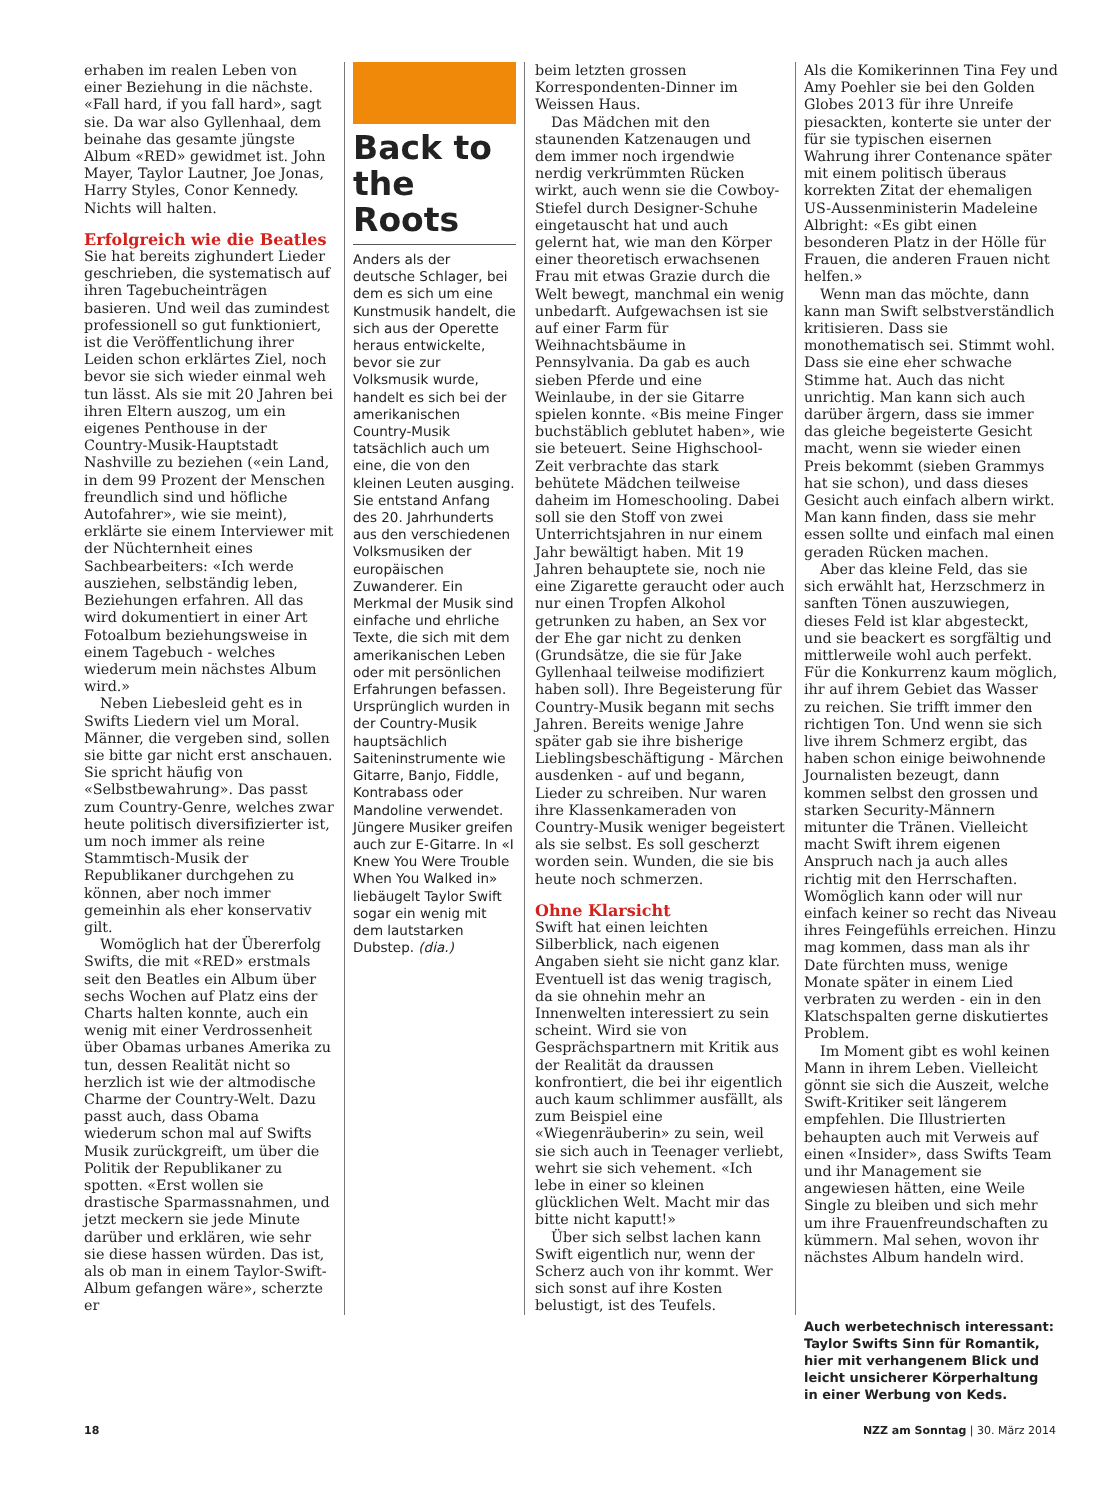erhaben im realen Leben von einer Beziehung in die nächste. «Fall hard, if you fall hard», sagt sie. Da war also Gyllenhaal, dem beinahe das gesamte jüngste Album «RED» gewidmet ist. John Mayer, Taylor Lautner, Joe Jonas, Harry Styles, Conor Kennedy. Nichts will halten.
Erfolgreich wie die Beatles
Sie hat bereits zighundert Lieder geschrieben, die systematisch auf ihren Tagebucheinträgen basieren. Und weil das zumindest professionell so gut funktioniert, ist die Veröffentlichung ihrer Leiden schon erklärtes Ziel, noch bevor sie sich wieder einmal weh tun lässt. Als sie mit 20 Jahren bei ihren Eltern auszog, um ein eigenes Penthouse in der Country-Musik-Hauptstadt Nashville zu beziehen («ein Land, in dem 99 Prozent der Menschen freundlich sind und höfliche Autofahrer», wie sie meint), erklärte sie einem Interviewer mit der Nüchternheit eines Sachbearbeiters: «Ich werde ausziehen, selbständig leben, Beziehungen erfahren. All das wird dokumentiert in einer Art Fotoalbum beziehungsweise in einem Tagebuch - welches wiederum mein nächstes Album wird.»
Neben Liebesleid geht es in Swifts Liedern viel um Moral. Männer, die vergeben sind, sollen sie bitte gar nicht erst anschauen. Sie spricht häufig von «Selbstbewahrung». Das passt zum Country-Genre, welches zwar heute politisch diversifizierter ist, um noch immer als reine Stammtisch-Musik der Republikaner durchgehen zu können, aber noch immer gemeinhin als eher konservativ gilt.
Womöglich hat der Übererfolg Swifts, die mit «RED» erstmals seit den Beatles ein Album über sechs Wochen auf Platz eins der Charts halten konnte, auch ein wenig mit einer Verdrossenheit über Obamas urbanes Amerika zu tun, dessen Realität nicht so herzlich ist wie der altmodische Charme der Country-Welt. Dazu passt auch, dass Obama wiederum schon mal auf Swifts Musik zurückgreift, um über die Politik der Republikaner zu spotten. «Erst wollen sie drastische Sparmassnahmen, und jetzt meckern sie jede Minute darüber und erklären, wie sehr sie diese hassen würden. Das ist, als ob man in einem Taylor-Swift-Album gefangen wäre», scherzte er
Back to the Roots
Anders als der deutsche Schlager, bei dem es sich um eine Kunstmusik handelt, die sich aus der Operette heraus entwickelte, bevor sie zur Volksmusik wurde, handelt es sich bei der amerikanischen Country-Musik tatsächlich auch um eine, die von den kleinen Leuten ausging. Sie entstand Anfang des 20. Jahrhunderts aus den verschiedenen Volksmusiken der europäischen Zuwanderer. Ein Merkmal der Musik sind einfache und ehrliche Texte, die sich mit dem amerikanischen Leben oder mit persönlichen Erfahrungen befassen. Ursprünglich wurden in der Country-Musik hauptsächlich Saiteninstrumente wie Gitarre, Banjo, Fiddle, Kontrabass oder Mandoline verwendet. Jüngere Musiker greifen auch zur E-Gitarre. In «I Knew You Were Trouble When You Walked in» liebäugelt Taylor Swift sogar ein wenig mit dem lautstarken Dubstep. (dia.)
beim letzten grossen Korrespondenten-Dinner im Weissen Haus.
Das Mädchen mit den staunenden Katzenaugen und dem immer noch irgendwie nerdig verkrümmten Rücken wirkt, auch wenn sie die Cowboy-Stiefel durch Designer-Schuhe eingetauscht hat und auch gelernt hat, wie man den Körper einer theoretisch erwachsenen Frau mit etwas Grazie durch die Welt bewegt, manchmal ein wenig unbedarft. Aufgewachsen ist sie auf einer Farm für Weihnachtsbäume in Pennsylvania. Da gab es auch sieben Pferde und eine Weinlaube, in der sie Gitarre spielen konnte. «Bis meine Finger buchstäblich geblutet haben», wie sie beteuert. Seine Highschool-Zeit verbrachte das stark behütete Mädchen teilweise daheim im Homeschooling. Dabei soll sie den Stoff von zwei Unterrichtsjahren in nur einem Jahr bewältigt haben. Mit 19 Jahren behauptete sie, noch nie eine Zigarette geraucht oder auch nur einen Tropfen Alkohol getrunken zu haben, an Sex vor der Ehe gar nicht zu denken (Grundsätze, die sie für Jake Gyllenhaal teilweise modifiziert haben soll). Ihre Begeisterung für Country-Musik begann mit sechs Jahren. Bereits wenige Jahre später gab sie ihre bisherige Lieblingsbeschäftigung - Märchen ausdenken - auf und begann, Lieder zu schreiben. Nur waren ihre Klassenkameraden von Country-Musik weniger begeistert als sie selbst. Es soll gescherzt worden sein. Wunden, die sie bis heute noch schmerzen.
Ohne Klarsicht
Swift hat einen leichten Silberblick, nach eigenen Angaben sieht sie nicht ganz klar. Eventuell ist das wenig tragisch, da sie ohnehin mehr an Innenwelten interessiert zu sein scheint. Wird sie von Gesprächspartnern mit Kritik aus der Realität da draussen konfrontiert, die bei ihr eigentlich auch kaum schlimmer ausfällt, als zum Beispiel eine «Wiegenräuberin» zu sein, weil sie sich auch in Teenager verliebt, wehrt sie sich vehement. «Ich lebe in einer so kleinen glücklichen Welt. Macht mir das bitte nicht kaputt!»
Über sich selbst lachen kann Swift eigentlich nur, wenn der Scherz auch von ihr kommt. Wer sich sonst auf ihre Kosten belustigt, ist des Teufels.
Als die Komikerinnen Tina Fey und Amy Poehler sie bei den Golden Globes 2013 für ihre Unreife piesackten, konterte sie unter der für sie typischen eisernen Wahrung ihrer Contenance später mit einem politisch überaus korrekten Zitat der ehemaligen US-Aussenministerin Madeleine Albright: «Es gibt einen besonderen Platz in der Hölle für Frauen, die anderen Frauen nicht helfen.»
Wenn man das möchte, dann kann man Swift selbstverständlich kritisieren. Dass sie monothematisch sei. Stimmt wohl. Dass sie eine eher schwache Stimme hat. Auch das nicht unrichtig. Man kann sich auch darüber ärgern, dass sie immer das gleiche begeisterte Gesicht macht, wenn sie wieder einen Preis bekommt (sieben Grammys hat sie schon), und dass dieses Gesicht auch einfach albern wirkt. Man kann finden, dass sie mehr essen sollte und einfach mal einen geraden Rücken machen.
Aber das kleine Feld, das sie sich erwählt hat, Herzschmerz in sanften Tönen auszuwiegen, dieses Feld ist klar abgesteckt, und sie beackert es sorgfältig und mittlerweile wohl auch perfekt. Für die Konkurrenz kaum möglich, ihr auf ihrem Gebiet das Wasser zu reichen. Sie trifft immer den richtigen Ton. Und wenn sie sich live ihrem Schmerz ergibt, das haben schon einige beiwohnende Journalisten bezeugt, dann kommen selbst den grossen und starken Security-Männern mitunter die Tränen. Vielleicht macht Swift ihrem eigenen Anspruch nach ja auch alles richtig mit den Herrschaften. Womöglich kann oder will nur einfach keiner so recht das Niveau ihres Feingefühls erreichen. Hinzu mag kommen, dass man als ihr Date fürchten muss, wenige Monate später in einem Lied verbraten zu werden - ein in den Klatschspalten gerne diskutiertes Problem.
Im Moment gibt es wohl keinen Mann in ihrem Leben. Vielleicht gönnt sie sich die Auszeit, welche Swift-Kritiker seit längerem empfehlen. Die Illustrierten behaupten auch mit Verweis auf einen «Insider», dass Swifts Team und ihr Management sie angewiesen hätten, eine Weile Single zu bleiben und sich mehr um ihre Frauenfreundschaften zu kümmern. Mal sehen, wovon ihr nächstes Album handeln wird.
Auch werbetechnisch interessant: Taylor Swifts Sinn für Romantik, hier mit verhangenem Blick und leicht unsicherer Körperhaltung in einer Werbung von Keds.
18 NZZ am Sonntag | 30. März 2014